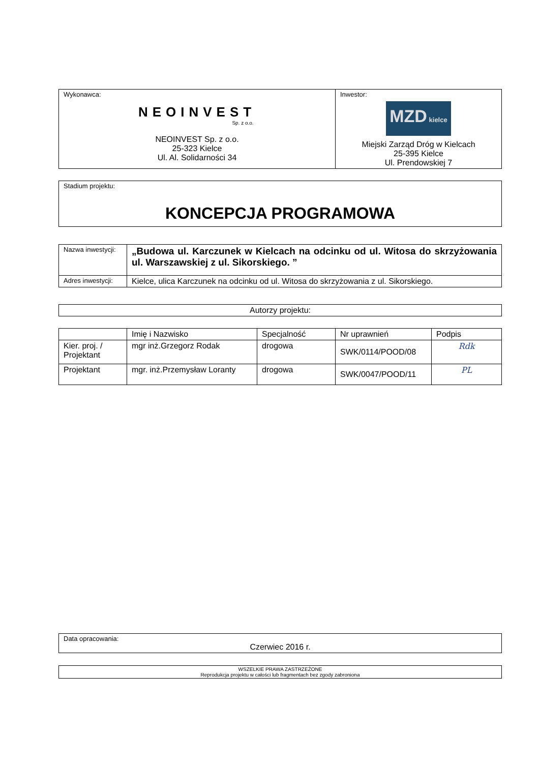| Wykonawca: NEOINVEST Sp. z o.o. NEOINVEST Sp. z o.o. 25-323 Kielce Ul. Al. Solidarności 34 | Inwestor: MZD kielce Miejski Zarząd Dróg w Kielcach 25-395 Kielce Ul. Prendowskiej 7 |
| Stadium projektu: KONCEPCJA PROGRAMOWA |
| Nazwa inwestycji: | „Budowa ul. Karczunek w Kielcach na odcinku od ul. Witosa do skrzyżowania ul. Warszawskiej z ul. Sikorskiego. ” |
| Adres inwestycji: | Kielce, ulica Karczunek na odcinku od ul. Witosa do skrzyżowania z ul. Sikorskiego. |
| Autorzy projektu: |
| | Imię i Nazwisko | Specjalność | Nr uprawnień | Podpis |
| --- | --- | --- | --- | --- |
| Kier. proj. / Projektant | mgr inż.Grzegorz Rodak | drogowa | SWK/0114/POOD/08 | Rdk |
| Projektant | mgr. inż.Przemysław Loranty | drogowa | SWK/0047/POOD/11 | PL |
| Data opracowania: Czerwiec 2016 r. |
| WSZELKIE PRAWA ZASTRZEŻONE Reprodukcja projektu w całości lub fragmentach bez zgody zabroniona |